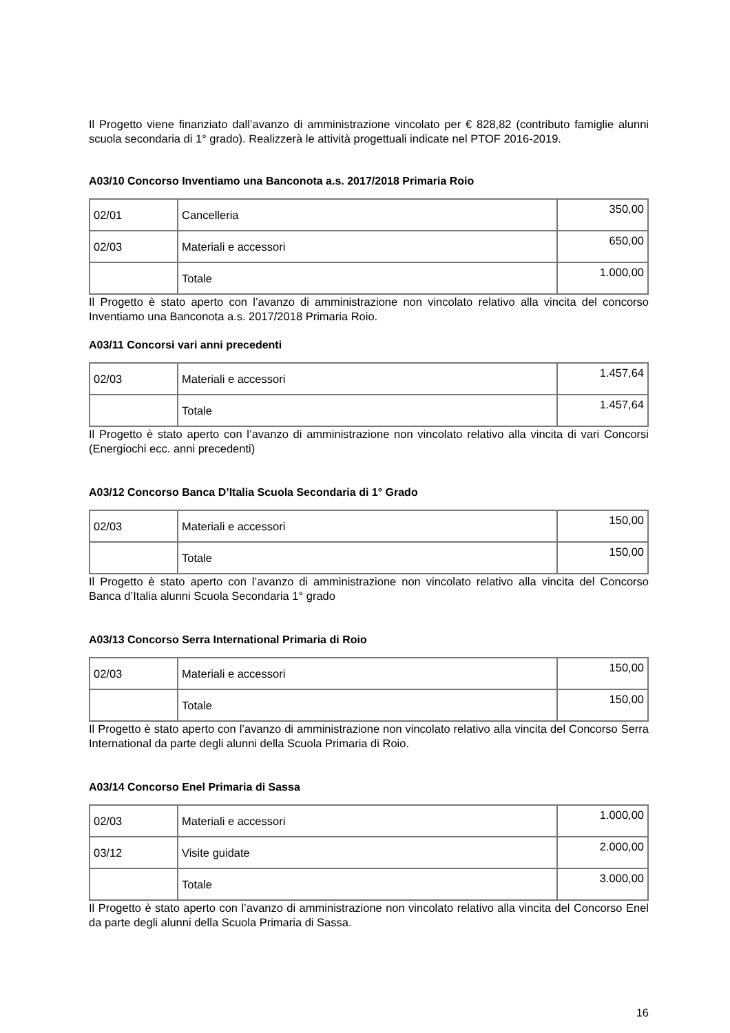Il Progetto viene finanziato dall’avanzo di amministrazione vincolato per € 828,82 (contributo famiglie alunni scuola secondaria di 1° grado). Realizzerà le attività progettuali indicate nel PTOF 2016-2019.
A03/10 Concorso Inventiamo una Banconota a.s. 2017/2018 Primaria Roio
| 02/01 | Cancelleria | 350,00 |
| 02/03 | Materiali e accessori | 650,00 |
| | Totale | 1.000,00 |
Il Progetto è stato aperto con l’avanzo di amministrazione non vincolato relativo alla vincita del concorso Inventiamo una Banconota a.s. 2017/2018 Primaria Roio.
A03/11 Concorsi vari anni precedenti
| 02/03 | Materiali e accessori | 1.457,64 |
| | Totale | 1.457,64 |
Il Progetto è stato aperto con l’avanzo di amministrazione non vincolato relativo alla vincita di vari Concorsi (Energiochi ecc. anni precedenti)
A03/12 Concorso Banca D’Italia Scuola Secondaria di 1° Grado
| 02/03 | Materiali e accessori | 150,00 |
| | Totale | 150,00 |
Il Progetto è stato aperto con l’avanzo di amministrazione non vincolato relativo alla vincita del Concorso Banca d’Italia alunni Scuola Secondaria 1° grado
A03/13 Concorso Serra International Primaria di Roio
| 02/03 | Materiali e accessori | 150,00 |
| | Totale | 150,00 |
Il Progetto è stato aperto con l’avanzo di amministrazione non vincolato relativo alla vincita del Concorso Serra International da parte degli alunni della Scuola Primaria di Roio.
A03/14 Concorso Enel Primaria di Sassa
| 02/03 | Materiali e accessori | 1.000,00 |
| 03/12 | Visite guidate | 2.000,00 |
| | Totale | 3.000,00 |
Il Progetto è stato aperto con l’avanzo di amministrazione non vincolato relativo alla vincita del Concorso Enel da parte degli alunni della Scuola Primaria di Sassa.
16